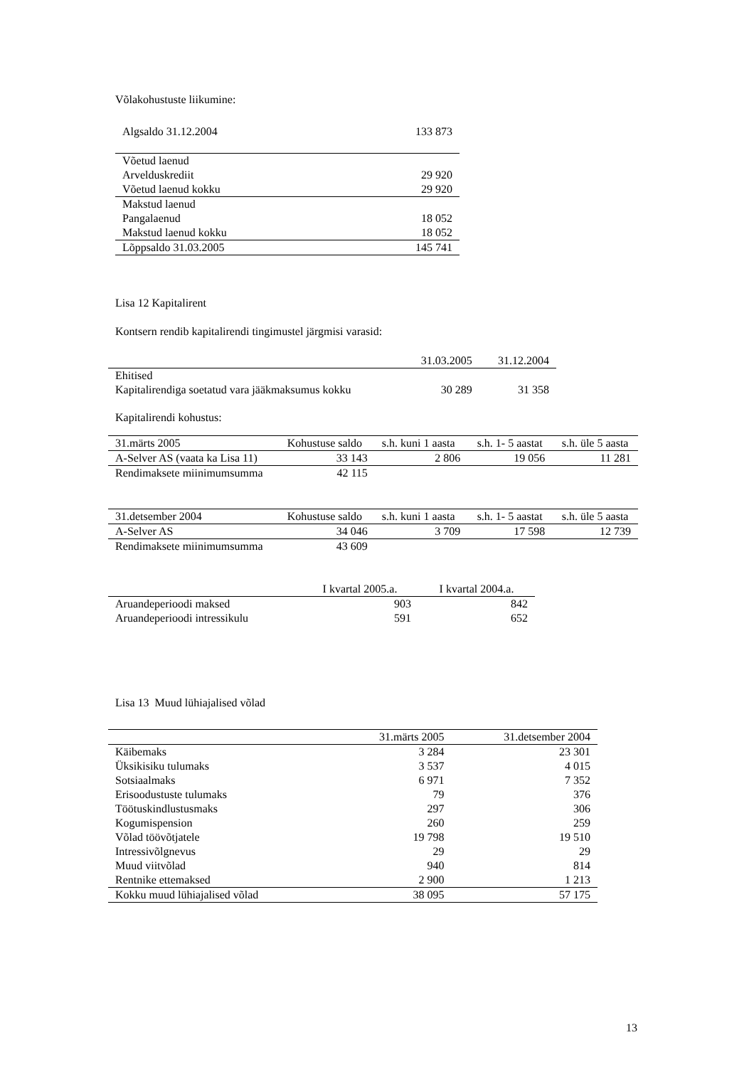Võlakohustuste liikumine:
| Algsaldo 31.12.2004 | 133 873 |
| Võetud laenud | |
| Arvelduskrediit | 29 920 |
| Võetud laenud kokku | 29 920 |
| Makstud laenud | |
| Pangalaenud | 18 052 |
| Makstud laenud kokku | 18 052 |
| Lõppsaldo 31.03.2005 | 145 741 |
Lisa 12 Kapitalirent
Kontsern rendib kapitalirendi tingimustel järgmisi varasid:
| | 31.03.2005 | 31.12.2004 |
| --- | --- | --- |
| Ehitised | | |
| Kapitalirendiga soetatud vara jääkmaksumus kokku | 30 289 | 31 358 |
Kapitalirendi kohustus:
| 31.märts 2005 | Kohustuse saldo | s.h. kuni 1 aasta | s.h. 1- 5 aastat | s.h. üle 5 aasta |
| --- | --- | --- | --- | --- |
| A-Selver AS (vaata ka Lisa 11) | 33 143 | 2 806 | 19 056 | 11 281 |
| Rendimaksete miinimumsumma | 42 115 | | | |
| 31.detsember 2004 | Kohustuse saldo | s.h. kuni 1 aasta | s.h. 1- 5 aastat | s.h. üle 5 aasta |
| --- | --- | --- | --- | --- |
| A-Selver AS | 34 046 | 3 709 | 17 598 | 12 739 |
| Rendimaksete miinimumsumma | 43 609 | | | |
| | I kvartal 2005.a. | I kvartal 2004.a. |
| --- | --- | --- |
| Aruandeperioodi maksed | 903 | 842 |
| Aruandeperioodi intressikulu | 591 | 652 |
Lisa 13 Muud lühiajalised võlad
| | 31.märts 2005 | 31.detsember 2004 |
| --- | --- | --- |
| Käibemaks | 3 284 | 23 301 |
| Üksikisiku tulumaks | 3 537 | 4 015 |
| Sotsiaalmaks | 6 971 | 7 352 |
| Erisoodustuste tulumaks | 79 | 376 |
| Töötuskindlustusmaks | 297 | 306 |
| Kogumispension | 260 | 259 |
| Võlad töövõtjatele | 19 798 | 19 510 |
| Intressivõlgnevus | 29 | 29 |
| Muud viitvõlad | 940 | 814 |
| Rentnike ettemaksed | 2 900 | 1 213 |
| Kokku muud lühiajalised võlad | 38 095 | 57 175 |
13